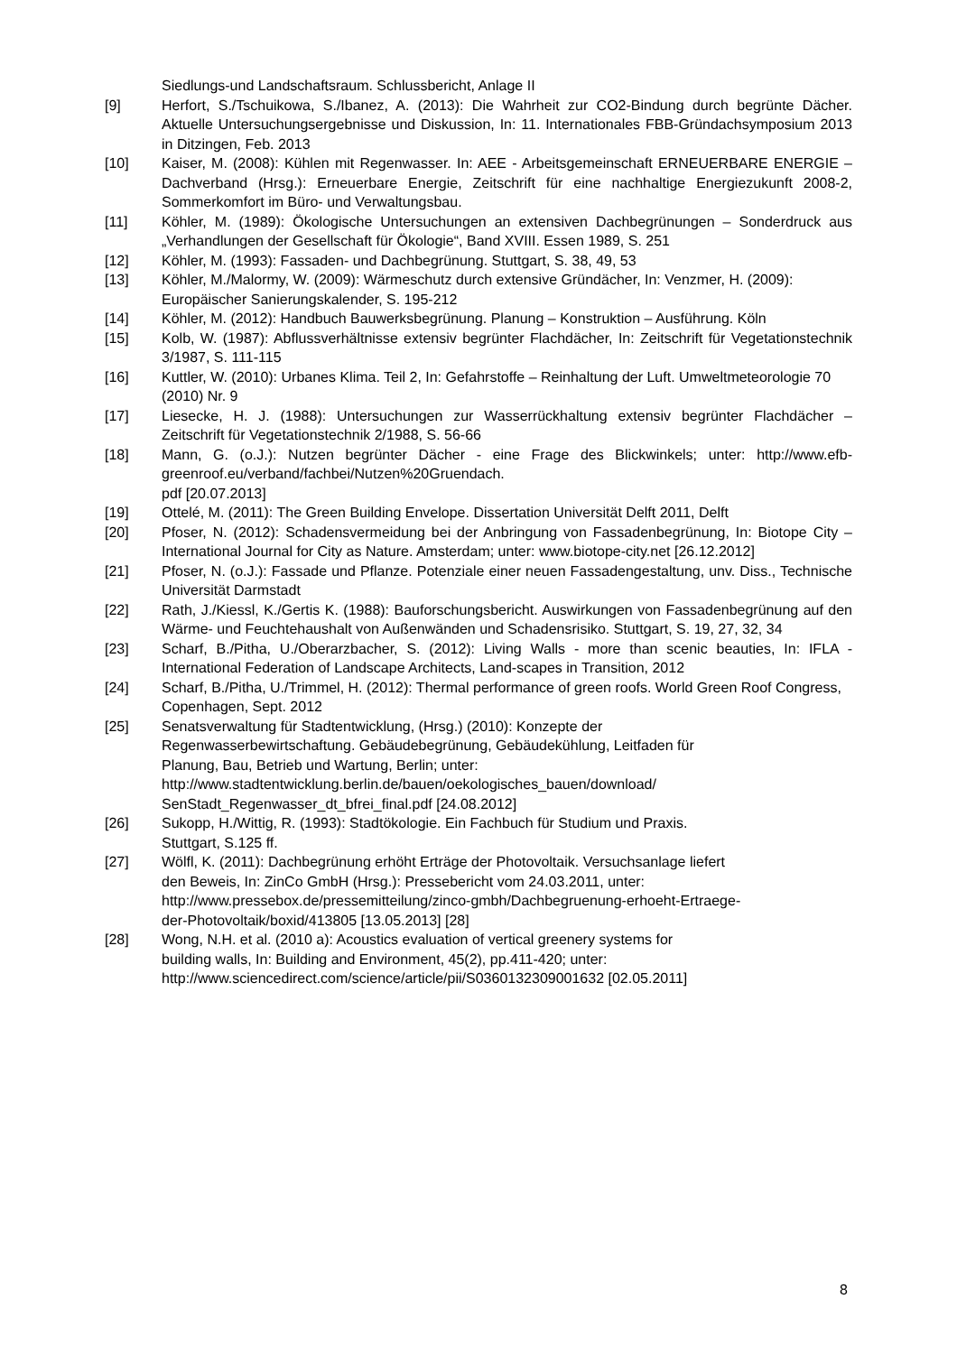Siedlungs-und Landschaftsraum. Schlussbericht, Anlage II
[9] Herfort, S./Tschuikowa, S./Ibanez, A. (2013): Die Wahrheit zur CO2-Bindung durch begrünte Dächer. Aktuelle Untersuchungsergebnisse und Diskussion, In: 11. Internationales FBB-Gründachsymposium 2013 in Ditzingen, Feb. 2013
[10] Kaiser, M. (2008): Kühlen mit Regenwasser. In: AEE - Arbeitsgemeinschaft ERNEUERBARE ENERGIE – Dachverband (Hrsg.): Erneuerbare Energie, Zeitschrift für eine nachhaltige Energiezukunft 2008-2, Sommerkomfort im Büro- und Verwaltungsbau.
[11] Köhler, M. (1989): Ökologische Untersuchungen an extensiven Dachbegrünungen – Sonderdruck aus „Verhandlungen der Gesellschaft für Ökologie“, Band XVIII. Essen 1989, S. 251
[12] Köhler, M. (1993): Fassaden- und Dachbegrünung. Stuttgart, S. 38, 49, 53
[13] Köhler, M./Malormy, W. (2009): Wärmeschutz durch extensive Gründächer, In: Venzmer, H. (2009): Europäischer Sanierungskalender, S. 195-212
[14] Köhler, M. (2012): Handbuch Bauwerksbegrünung. Planung – Konstruktion – Ausführung. Köln
[15] Kolb, W. (1987): Abflussverhältnisse extensiv begrünter Flachdächer, In: Zeitschrift für Vegetationstechnik 3/1987, S. 111-115
[16] Kuttler, W. (2010): Urbanes Klima. Teil 2, In: Gefahrstoffe – Reinhaltung der Luft. Umweltmeteorologie 70 (2010) Nr. 9
[17] Liesecke, H. J. (1988): Untersuchungen zur Wasserrückhaltung extensiv begrünter Flachdächer – Zeitschrift für Vegetationstechnik 2/1988, S. 56-66
[18] Mann, G. (o.J.): Nutzen begrünter Dächer - eine Frage des Blickwinkels; unter: http://www.efb-greenroof.eu/verband/fachbei/Nutzen%20Gruendach.
pdf [20.07.2013]
[19] Ottelé, M. (2011): The Green Building Envelope. Dissertation Universität Delft 2011, Delft
[20] Pfoser, N. (2012): Schadensvermeidung bei der Anbringung von Fassadenbegrünung, In: Biotope City – International Journal for City as Nature. Amsterdam; unter: www.biotope-city.net [26.12.2012]
[21] Pfoser, N. (o.J.): Fassade und Pflanze. Potenziale einer neuen Fassadengestaltung, unv. Diss., Technische Universität Darmstadt
[22] Rath, J./Kiessl, K./Gertis K. (1988): Bauforschungsbericht. Auswirkungen von Fassadenbegrünung auf den Wärme- und Feuchtehaushalt von Außenwänden und Schadensrisiko. Stuttgart, S. 19, 27, 32, 34
[23] Scharf, B./Pitha, U./Oberarzbacher, S. (2012): Living Walls - more than scenic beauties, In: IFLA - International Federation of Landscape Architects, Land-scapes in Transition, 2012
[24] Scharf, B./Pitha, U./Trimmel, H. (2012): Thermal performance of green roofs. World Green Roof Congress, Copenhagen, Sept. 2012
[25] Senatsverwaltung für Stadtentwicklung, (Hrsg.) (2010): Konzepte der
Regenwasserbewirtschaftung. Gebäudebegrünung, Gebäudekühlung, Leitfaden für
Planung, Bau, Betrieb und Wartung, Berlin; unter:
http://www.stadtentwicklung.berlin.de/bauen/oekologisches_bauen/download/
SenStadt_Regenwasser_dt_bfrei_final.pdf [24.08.2012]
[26] Sukopp, H./Wittig, R. (1993): Stadtökologie. Ein Fachbuch für Studium und Praxis.
Stuttgart, S.125 ff.
[27] Wölfl, K. (2011): Dachbegrünung erhöht Erträge der Photovoltaik. Versuchsanlage liefert
den Beweis, In: ZinCo GmbH (Hrsg.): Pressebericht vom 24.03.2011, unter:
http://www.pressebox.de/pressemitteilung/zinco-gmbh/Dachbegruenung-erhoeht-Ertraege-
der-Photovoltaik/boxid/413805 [13.05.2013] [28]
[28] Wong, N.H. et al. (2010 a): Acoustics evaluation of vertical greenery systems for
building walls, In: Building and Environment, 45(2), pp.411-420; unter:
http://www.sciencedirect.com/science/article/pii/S0360132309001632 [02.05.2011]
8